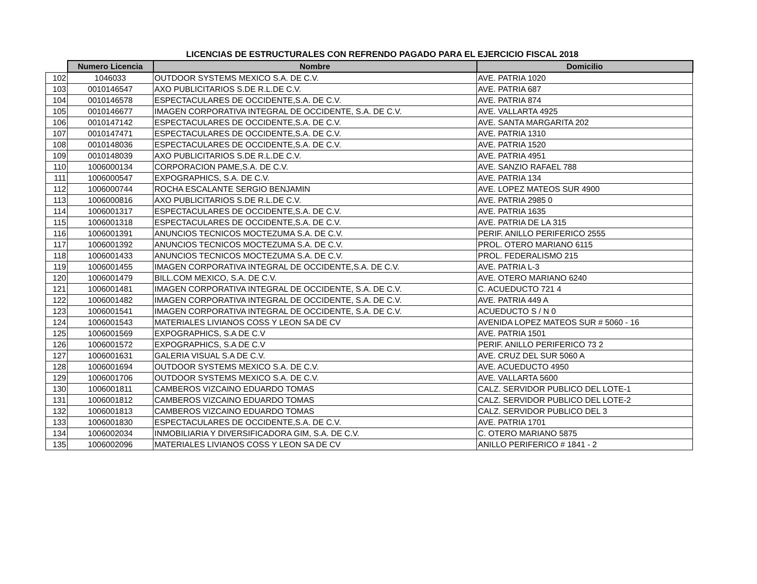LICENCIAS DE ESTRUCTURALES CON REFRENDO PAGADO PARA EL EJERCICIO FISCAL 2018
| | Numero Licencia | Nombre | Domicilio |
| --- | --- | --- | --- |
| 102 | 1046033 | OUTDOOR SYSTEMS MEXICO S.A. DE C.V. | AVE. PATRIA 1020 |
| 103 | 0010146547 | AXO PUBLICITARIOS S.DE R.L.DE C.V. | AVE. PATRIA 687 |
| 104 | 0010146578 | ESPECTACULARES DE OCCIDENTE,S.A. DE C.V. | AVE. PATRIA 874 |
| 105 | 0010146677 | IMAGEN CORPORATIVA INTEGRAL DE OCCIDENTE, S.A. DE C.V. | AVE. VALLARTA 4925 |
| 106 | 0010147142 | ESPECTACULARES DE OCCIDENTE,S.A. DE C.V. | AVE. SANTA MARGARITA 202 |
| 107 | 0010147471 | ESPECTACULARES DE OCCIDENTE,S.A. DE C.V. | AVE. PATRIA 1310 |
| 108 | 0010148036 | ESPECTACULARES DE OCCIDENTE,S.A. DE C.V. | AVE. PATRIA 1520 |
| 109 | 0010148039 | AXO PUBLICITARIOS S.DE R.L.DE C.V. | AVE. PATRIA 4951 |
| 110 | 1006000134 | CORPORACION PAME,S.A. DE C.V. | AVE. SANZIO RAFAEL 788 |
| 111 | 1006000547 | EXPOGRAPHICS, S.A. DE C.V. | AVE. PATRIA 134 |
| 112 | 1006000744 | ROCHA ESCALANTE SERGIO BENJAMIN | AVE. LOPEZ MATEOS SUR 4900 |
| 113 | 1006000816 | AXO PUBLICITARIOS S.DE R.L.DE C.V. | AVE. PATRIA 2985 0 |
| 114 | 1006001317 | ESPECTACULARES DE OCCIDENTE,S.A. DE C.V. | AVE. PATRIA 1635 |
| 115 | 1006001318 | ESPECTACULARES DE OCCIDENTE,S.A. DE C.V. | AVE. PATRIA DE LA 315 |
| 116 | 1006001391 | ANUNCIOS TECNICOS MOCTEZUMA S.A. DE C.V. | PERIF. ANILLO PERIFERICO 2555 |
| 117 | 1006001392 | ANUNCIOS TECNICOS MOCTEZUMA S.A. DE C.V. | PROL. OTERO MARIANO 6115 |
| 118 | 1006001433 | ANUNCIOS TECNICOS MOCTEZUMA S.A. DE C.V. | PROL. FEDERALISMO 215 |
| 119 | 1006001455 | IMAGEN CORPORATIVA INTEGRAL DE OCCIDENTE,S.A. DE C.V. | AVE. PATRIA L-3 |
| 120 | 1006001479 | BILL.COM MEXICO, S.A. DE C.V. | AVE. OTERO MARIANO 6240 |
| 121 | 1006001481 | IMAGEN CORPORATIVA INTEGRAL DE OCCIDENTE, S.A. DE C.V. | C. ACUEDUCTO 721 4 |
| 122 | 1006001482 | IMAGEN CORPORATIVA INTEGRAL DE OCCIDENTE, S.A. DE C.V. | AVE. PATRIA 449 A |
| 123 | 1006001541 | IMAGEN CORPORATIVA INTEGRAL DE OCCIDENTE, S.A. DE C.V. | ACUEDUCTO S / N 0 |
| 124 | 1006001543 | MATERIALES LIVIANOS COSS Y LEON SA DE CV | AVENIDA LOPEZ MATEOS SUR # 5060 - 16 |
| 125 | 1006001569 | EXPOGRAPHICS, S.A DE C.V | AVE. PATRIA 1501 |
| 126 | 1006001572 | EXPOGRAPHICS, S.A DE C.V | PERIF. ANILLO PERIFERICO 73 2 |
| 127 | 1006001631 | GALERIA VISUAL S.A DE C.V. | AVE. CRUZ DEL SUR 5060 A |
| 128 | 1006001694 | OUTDOOR SYSTEMS MEXICO S.A. DE C.V. | AVE. ACUEDUCTO 4950 |
| 129 | 1006001706 | OUTDOOR SYSTEMS MEXICO S.A. DE C.V. | AVE. VALLARTA 5600 |
| 130 | 1006001811 | CAMBEROS VIZCAINO EDUARDO TOMAS | CALZ. SERVIDOR PUBLICO DEL LOTE-1 |
| 131 | 1006001812 | CAMBEROS VIZCAINO EDUARDO TOMAS | CALZ. SERVIDOR PUBLICO DEL LOTE-2 |
| 132 | 1006001813 | CAMBEROS VIZCAINO EDUARDO TOMAS | CALZ. SERVIDOR PUBLICO DEL 3 |
| 133 | 1006001830 | ESPECTACULARES DE OCCIDENTE,S.A. DE C.V. | AVE. PATRIA 1701 |
| 134 | 1006002034 | INMOBILIARIA Y DIVERSIFICADORA GIM, S.A. DE C.V. | C. OTERO MARIANO 5875 |
| 135 | 1006002096 | MATERIALES LIVIANOS COSS Y LEON SA DE CV | ANILLO PERIFERICO # 1841 - 2 |